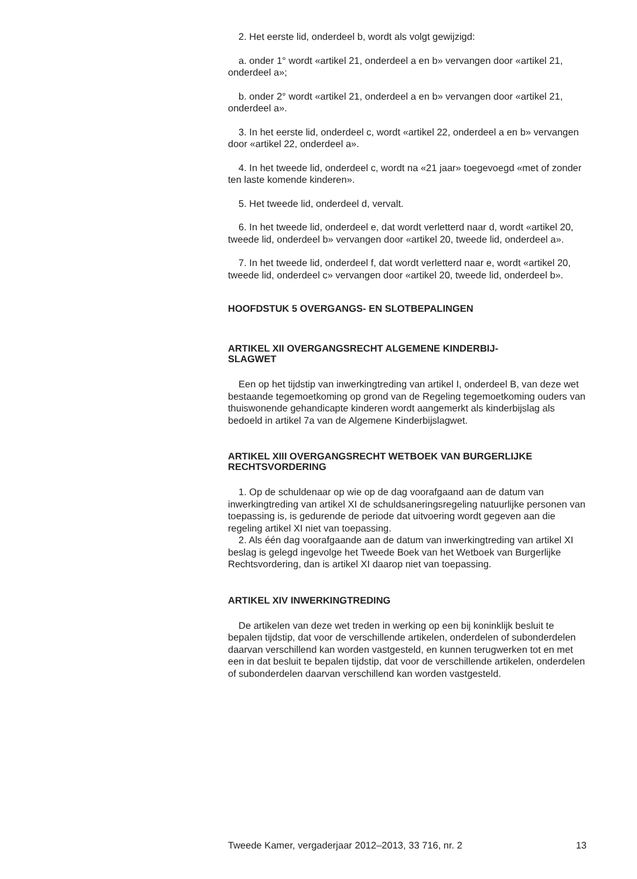2. Het eerste lid, onderdeel b, wordt als volgt gewijzigd:
a. onder 1° wordt «artikel 21, onderdeel a en b» vervangen door «artikel 21, onderdeel a»;
b. onder 2° wordt «artikel 21, onderdeel a en b» vervangen door «artikel 21, onderdeel a».
3. In het eerste lid, onderdeel c, wordt «artikel 22, onderdeel a en b» vervangen door «artikel 22, onderdeel a».
4. In het tweede lid, onderdeel c, wordt na «21 jaar» toegevoegd «met of zonder ten laste komende kinderen».
5. Het tweede lid, onderdeel d, vervalt.
6. In het tweede lid, onderdeel e, dat wordt verletterd naar d, wordt «artikel 20, tweede lid, onderdeel b» vervangen door «artikel 20, tweede lid, onderdeel a».
7. In het tweede lid, onderdeel f, dat wordt verletterd naar e, wordt «artikel 20, tweede lid, onderdeel c» vervangen door «artikel 20, tweede lid, onderdeel b».
HOOFDSTUK 5 OVERGANGS- EN SLOTBEPALINGEN
ARTIKEL XII OVERGANGSRECHT ALGEMENE KINDERBIJ-
SLAGWET
Een op het tijdstip van inwerkingtreding van artikel I, onderdeel B, van deze wet bestaande tegemoetkoming op grond van de Regeling tegemoetkoming ouders van thuiswonende gehandicapte kinderen wordt aangemerkt als kinderbijslag als bedoeld in artikel 7a van de Algemene Kinderbijslagwet.
ARTIKEL XIII OVERGANGSRECHT WETBOEK VAN BURGERLIJKE RECHTSVORDERING
1. Op de schuldenaar op wie op de dag voorafgaand aan de datum van inwerkingtreding van artikel XI de schuldsaneringsregeling natuurlijke personen van toepassing is, is gedurende de periode dat uitvoering wordt gegeven aan die regeling artikel XI niet van toepassing.
2. Als één dag voorafgaande aan de datum van inwerkingtreding van artikel XI beslag is gelegd ingevolge het Tweede Boek van het Wetboek van Burgerlijke Rechtsvordering, dan is artikel XI daarop niet van toepassing.
ARTIKEL XIV INWERKINGTREDING
De artikelen van deze wet treden in werking op een bij koninklijk besluit te bepalen tijdstip, dat voor de verschillende artikelen, onderdelen of subonderdelen daarvan verschillend kan worden vastgesteld, en kunnen terugwerken tot en met een in dat besluit te bepalen tijdstip, dat voor de verschillende artikelen, onderdelen of subonderdelen daarvan verschillend kan worden vastgesteld.
Tweede Kamer, vergaderjaar 2012–2013, 33 716, nr. 2 13